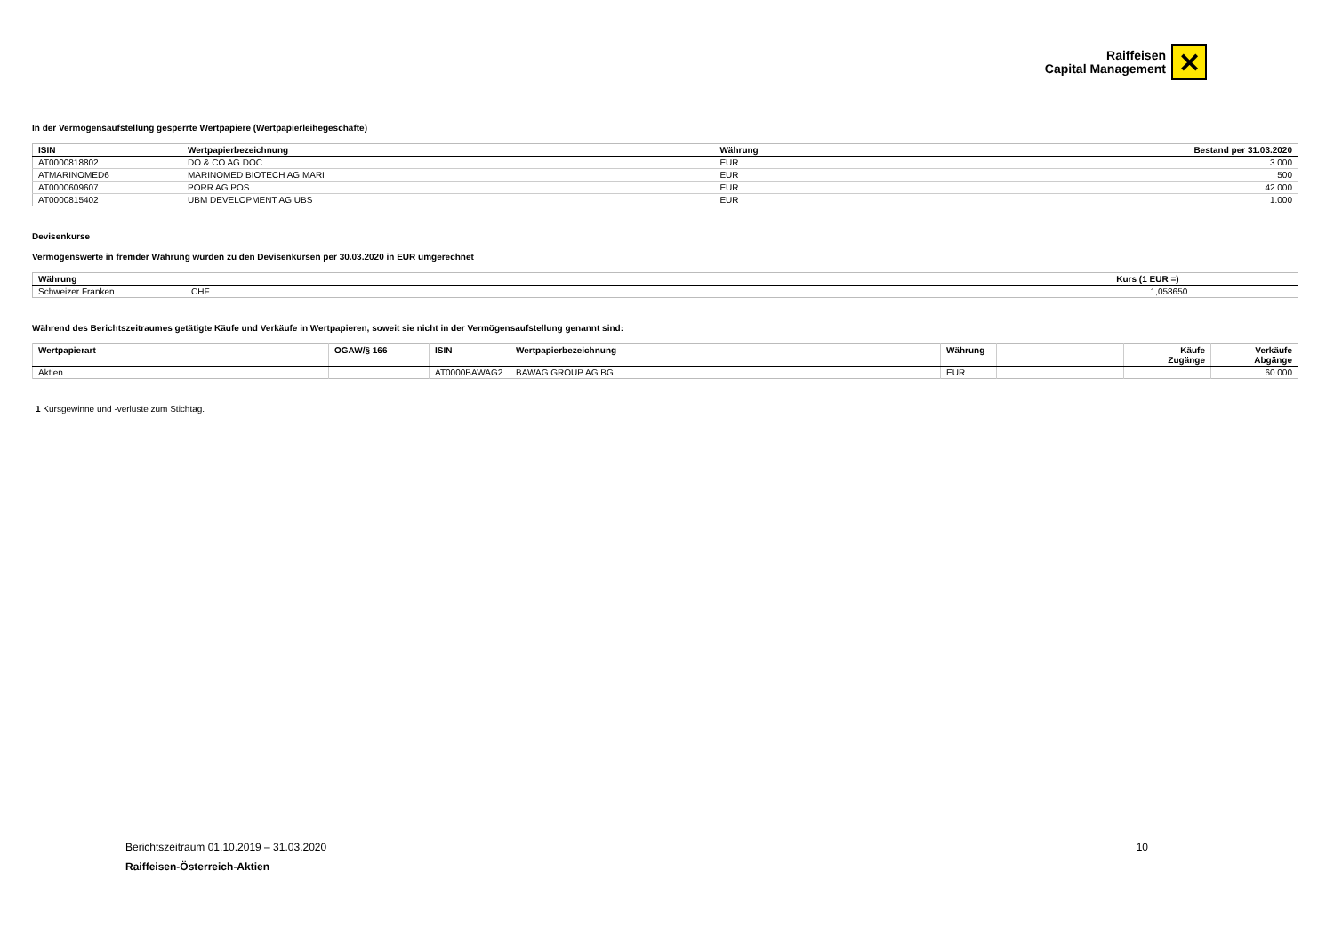Raiffeisen
Capital Management
✕
In der Vermögensaufstellung gesperrte Wertpapiere (Wertpapierleihegeschäfte)
| ISIN | Wertpapierbezeichnung | Währung | Bestand per 31.03.2020 |
| --- | --- | --- | --- |
| AT0000818802 | DO & CO AG DOC | EUR | 3.000 |
| ATMARINOMED6 | MARINOMED BIOTECH AG MARI | EUR | 500 |
| AT0000609607 | PORR AG POS | EUR | 42.000 |
| AT0000815402 | UBM DEVELOPMENT AG UBS | EUR | 1.000 |
Devisenkurse
Vermögenswerte in fremder Währung wurden zu den Devisenkursen per 30.03.2020 in EUR umgerechnet
| Währung | | Kurs (1 EUR =) | |
| --- | --- | --- | --- |
| Schweizer Franken | CHF | 1,058650 | |
Während des Berichtszeitraumes getätigte Käufe und Verkäufe in Wertpapieren, soweit sie nicht in der Vermögensaufstellung genannt sind:
| Wertpapierart | OGAW/§ 166 | ISIN | Wertpapierbezeichnung | Währung | | Käufe Zugänge | Verkäufe Abgänge |
| --- | --- | --- | --- | --- | --- | --- | --- |
| Aktien | | AT0000BAWAG2 | BAWAG GROUP AG BG | EUR | | | 60.000 |
1 Kursgewinne und -verluste zum Stichtag.
Berichtszeitraum 01.10.2019 – 31.03.2020 10
Raiffeisen-Österreich-Aktien